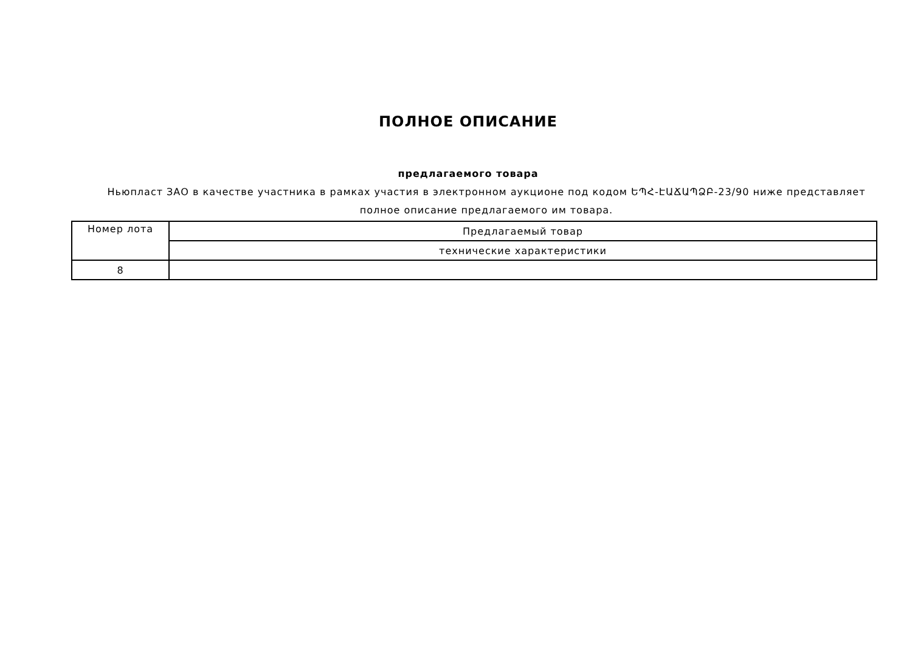ПОЛНОЕ ОПИСАНИЕ
предлагаемого товара
Ньюпласт ЗАО в качестве участника в рамках участия в электронном аукционе под кодом ԵՊՀ-ԷԱՃԱՊՁԲ-23/90 ниже представляет полное описание предлагаемого им товара.
| Номер лота | Предлагаемый товар |
| --- | --- |
| | технические характеристики |
| 8 | |